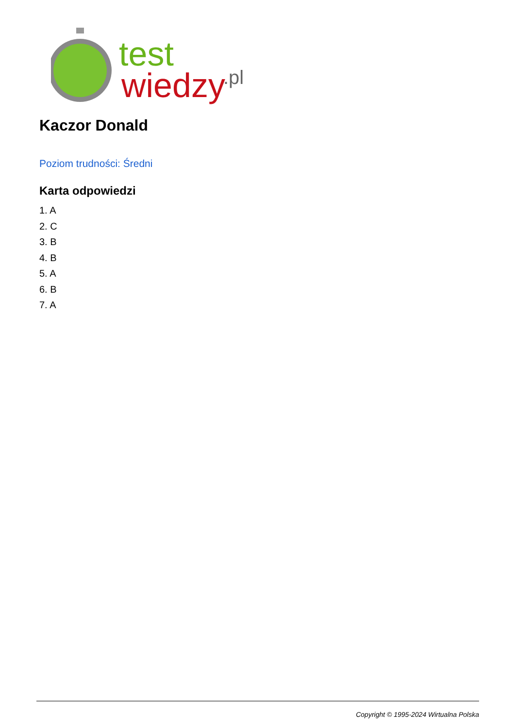test
wiedzy
.pl
Kaczor Donald
Poziom trudności: Średni
Karta odpowiedzi
1. A
2. C
3. B
4. B
5. A
6. B
7. A
Copyright © 1995-2024 Wirtualna Polska